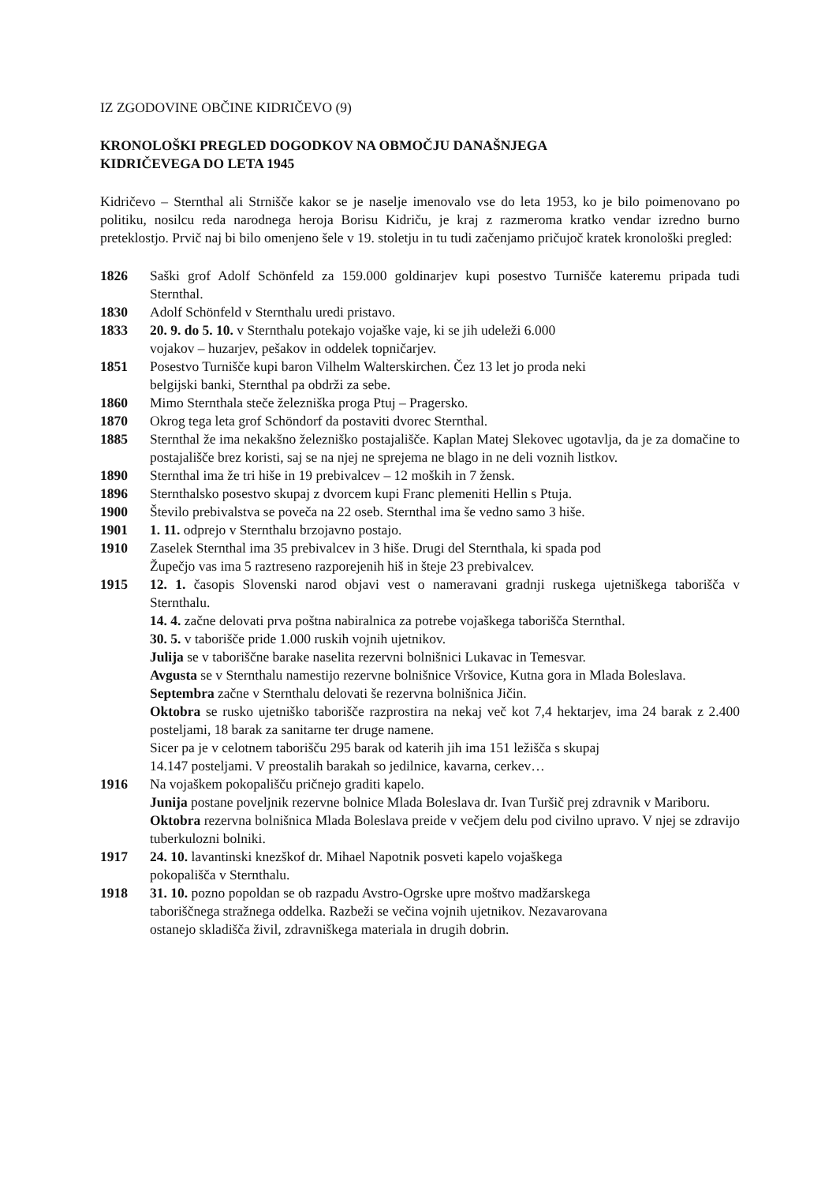IZ ZGODOVINE OBČINE KIDRIČEVO (9)
KRONOLOŠKI PREGLED DOGODKOV NA OBMOČJU DANAŠNJEGA
KIDRIČEVEGA DO LETA 1945
Kidričevo – Sternthal ali Strnišče kakor se je naselje imenovalo vse do leta 1953, ko je bilo poimenovano po politiku, nosilcu reda narodnega heroja Borisu Kidriču, je kraj z razmeroma kratko vendar izredno burno preteklostjo. Prvič naj bi bilo omenjeno šele v 19. stoletju in tu tudi začenjamo pričujoč kratek kronološki pregled:
1826 Saški grof Adolf Schönfeld za 159.000 goldinarjev kupi posestvo Turnišče kateremu pripada tudi Sternthal.
1830 Adolf Schönfeld v Sternthalu uredi pristavo.
1833 20. 9. do 5. 10. v Sternthalu potekajo vojaške vaje, ki se jih udeleži 6.000
vojakov – huzarjev, pešakov in oddelek topničarjev.
1851 Posestvo Turnišče kupi baron Vilhelm Walterskirchen. Čez 13 let jo proda neki
belgijski banki, Sternthal pa obdrži za sebe.
1860 Mimo Sternthala steče železniška proga Ptuj – Pragersko.
1870 Okrog tega leta grof Schöndorf da postaviti dvorec Sternthal.
1885 Sternthal že ima nekakšno železniško postajališče. Kaplan Matej Slekovec ugotavlja, da je za domačine to postajališče brez koristi, saj se na njej ne sprejema ne blago in ne deli voznih listkov.
1890 Sternthal ima že tri hiše in 19 prebivalcev – 12 moških in 7 žensk.
1896 Sternthalsko posestvo skupaj z dvorcem kupi Franc plemeniti Hellin s Ptuja.
1900 Število prebivalstva se poveča na 22 oseb. Sternthal ima še vedno samo 3 hiše.
1901 1. 11. odprejo v Sternthalu brzojavno postajo.
1910 Zaselek Sternthal ima 35 prebivalcev in 3 hiše. Drugi del Sternthala, ki spada pod
Župečjo vas ima 5 raztreseno razporejenih hiš in šteje 23 prebivalcev.
1915 12. 1. časopis Slovenski narod objavi vest o nameravani gradnji ruskega ujetniškega taborišča v Sternthalu.
14. 4. začne delovati prva poštna nabiralnica za potrebe vojaškega taborišča Sternthal.
30. 5. v taborišče pride 1.000 ruskih vojnih ujetnikov.
Julija se v taboriščne barake naselita rezervni bolnišnici Lukavac in Temesvar.
Avgusta se v Sternthalu namestijo rezervne bolnišnice Vršovice, Kutna gora in Mlada Boleslava.
Septembra začne v Sternthalu delovati še rezervna bolnišnica Jičin.
Oktobra se rusko ujetniško taborišče razprostira na nekaj več kot 7,4 hektarjev, ima 24 barak z 2.400 posteljami, 18 barak za sanitarne ter druge namene.
Sicer pa je v celotnem taborišču 295 barak od katerih jih ima 151 ležišča s skupaj
14.147 posteljami. V preostalih barakah so jedilnice, kavarna, cerkev…
1916 Na vojaškem pokopališču pričnejo graditi kapelo.
Junija postane poveljnik rezervne bolnice Mlada Boleslava dr. Ivan Turšič prej zdravnik v Mariboru.
Oktobra rezervna bolnišnica Mlada Boleslava preide v večjem delu pod civilno upravo. V njej se zdravijo tuberkulozni bolniki.
1917 24. 10. lavantinski knezškof dr. Mihael Napotnik posveti kapelo vojaškega
pokopališča v Sternthalu.
1918 31. 10. pozno popoldan se ob razpadu Avstro-Ogrske upre moštvo madžarskega
taboriščnega stražnega oddelka. Razbeži se večina vojnih ujetnikov. Nezavarovana
ostanejo skladišča živil, zdravniškega materiala in drugih dobrin.